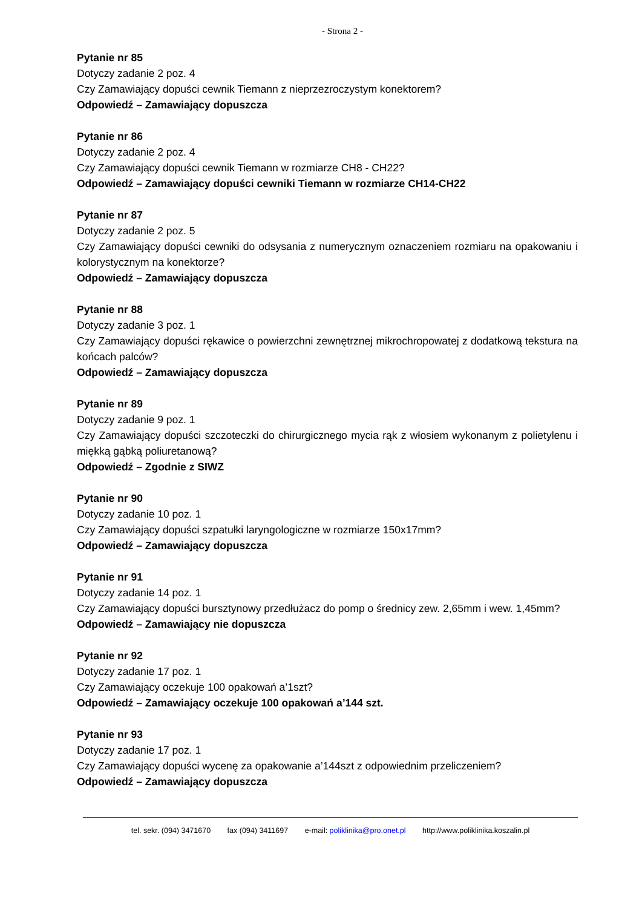- Strona 2 -
Pytanie nr 85
Dotyczy zadanie 2 poz. 4
Czy Zamawiający dopuści cewnik Tiemann z nieprzezroczystym konektorem?
Odpowiedź – Zamawiający dopuszcza
Pytanie nr 86
Dotyczy zadanie 2 poz. 4
Czy Zamawiający dopuści cewnik Tiemann w rozmiarze CH8 - CH22?
Odpowiedź – Zamawiający dopuści cewniki Tiemann w rozmiarze CH14-CH22
Pytanie nr 87
Dotyczy zadanie 2 poz. 5
Czy Zamawiający dopuści cewniki do odsysania z numerycznym oznaczeniem rozmiaru na opakowaniu i kolorystycznym na konektorze?
Odpowiedź – Zamawiający dopuszcza
Pytanie nr 88
Dotyczy zadanie 3 poz. 1
Czy Zamawiający dopuści rękawice o powierzchni zewnętrznej mikrochropowatej z dodatkową tekstura na końcach palców?
Odpowiedź – Zamawiający dopuszcza
Pytanie nr 89
Dotyczy zadanie 9 poz. 1
Czy Zamawiający dopuści szczoteczki do chirurgicznego mycia rąk z włosiem wykonanym z polietylenu i miękką gąbką poliuretanową?
Odpowiedź – Zgodnie z SIWZ
Pytanie nr 90
Dotyczy zadanie 10 poz. 1
Czy Zamawiający dopuści szpatułki laryngologiczne w rozmiarze 150x17mm?
Odpowiedź – Zamawiający dopuszcza
Pytanie nr 91
Dotyczy zadanie 14 poz. 1
Czy Zamawiający dopuści bursztynowy przedłużacz do pomp o średnicy zew. 2,65mm i wew. 1,45mm?
Odpowiedź – Zamawiający nie dopuszcza
Pytanie nr 92
Dotyczy zadanie 17 poz. 1
Czy Zamawiający oczekuje 100 opakowań a’1szt?
Odpowiedź – Zamawiający oczekuje 100 opakowań a’144 szt.
Pytanie nr 93
Dotyczy zadanie 17 poz. 1
Czy Zamawiający dopuści wycenę za opakowanie a’144szt z odpowiednim przeliczeniem?
Odpowiedź – Zamawiający dopuszcza
tel. sekr. (094) 3471670 fax (094) 3411697 e-mail: poliklinika@pro.onet.pl http://www.poliklinika.koszalin.pl